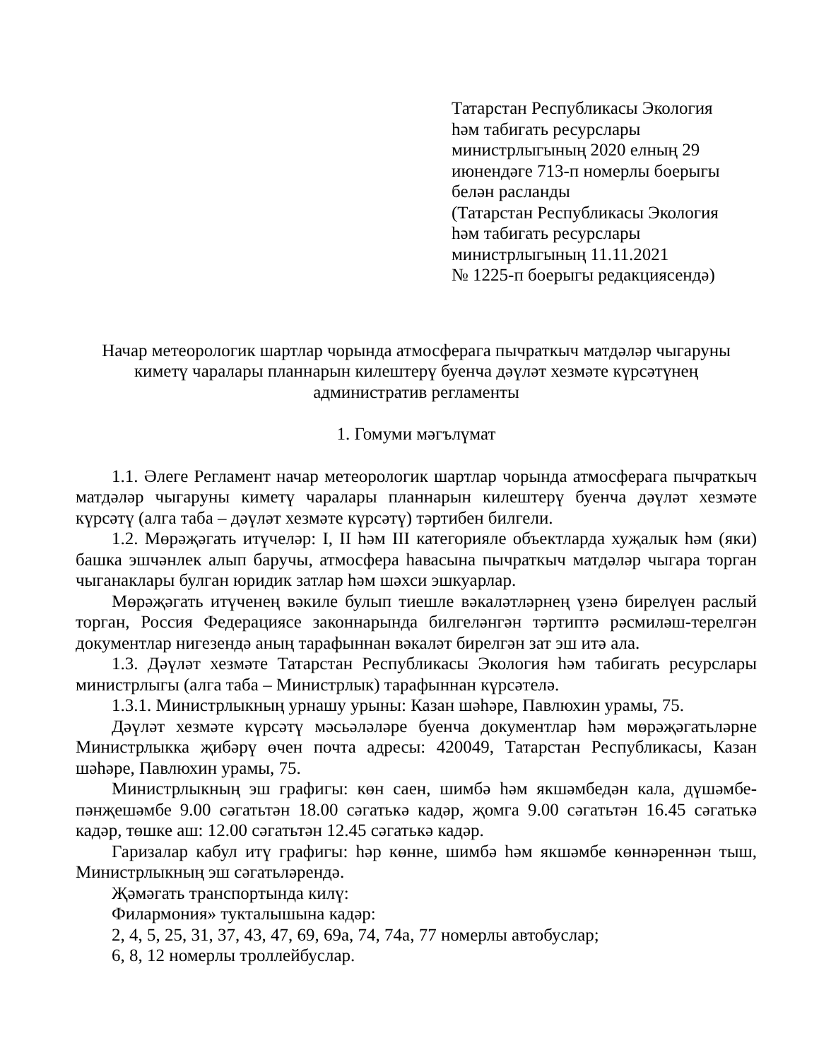Татарстан Республикасы Экология
һәм табигать ресурслары
министрлыгының 2020 елның 29
июнендәге 713-п номерлы боерыгы
белән расланды
(Татарстан Республикасы Экология
һәм табигать ресурслары
министрлыгының 11.11.2021
№ 1225-п боерыгы редакциясендә)
Начар метеорологик шартлар чорында атмосферага пычраткыч матдәләр чыгаруны
киметү чаралары планнарын килештерү буенча дәүләт хезмәте күрсәтүнең
административ регламенты
1. Гомуми мәгълүмат
1.1. Әлеге Регламент начар метеорологик шартлар чорында атмосферага пычраткыч матдәләр чыгаруны киметү чаралары планнарын килештерү буенча дәүләт хезмәте күрсәтү (алга таба – дәүләт хезмәте күрсәтү) тәртибен билгели.
1.2. Мөрәҗәгать итүчеләр: I, II һәм III категорияле объектларда хуҗалык һәм (яки) башка эшчәнлек алып баручы, атмосфера һавасына пычраткыч матдәләр чыгара торган чыганаклары булган юридик затлар һәм шәхси эшкуарлар.
Мөрәҗәгать итүченең вәкиле булып тиешле вәкаләтләрнең үзенә бирелүен раслый торган, Россия Федерациясе законнарында билгеләнгән тәртиптә рәсмиләш-терелгән документлар нигезендә аның тарафыннан вәкаләт бирелгән зат эш итә ала.
1.3. Дәүләт хезмәте Татарстан Республикасы Экология һәм табигать ресурслары министрлыгы (алга таба – Министрлык) тарафыннан күрсәтелә.
1.3.1. Министрлыкның урнашу урыны: Казан шәһәре, Павлюхин урамы, 75.
Дәүләт хезмәте күрсәтү мәсьәләләре буенча документлар һәм мөрәҗәгатьләрне Министрлыкка җибәрү өчен почта адресы: 420049, Татарстан Республикасы, Казан шәһәре, Павлюхин урамы, 75.
Министрлыкның эш графигы: көн саен, шимбә һәм якшәмбедән кала, дүшәмбе-пәнҗешәмбе 9.00 сәгатьтән 18.00 сәгатькә кадәр, җомга 9.00 сәгатьтән 16.45 сәгатькә кадәр, төшке аш: 12.00 сәгатьтән 12.45 сәгатькә кадәр.
Гаризалар кабул итү графигы: һәр көнне, шимбә һәм якшәмбе көннәреннән тыш, Министрлыкның эш сәгатьләрендә.
Җәмәгать транспортында килү:
Филармония» тукталышына кадәр:
2, 4, 5, 25, 31, 37, 43, 47, 69, 69а, 74, 74а, 77 номерлы автобуслар;
6, 8, 12 номерлы троллейбуслар.